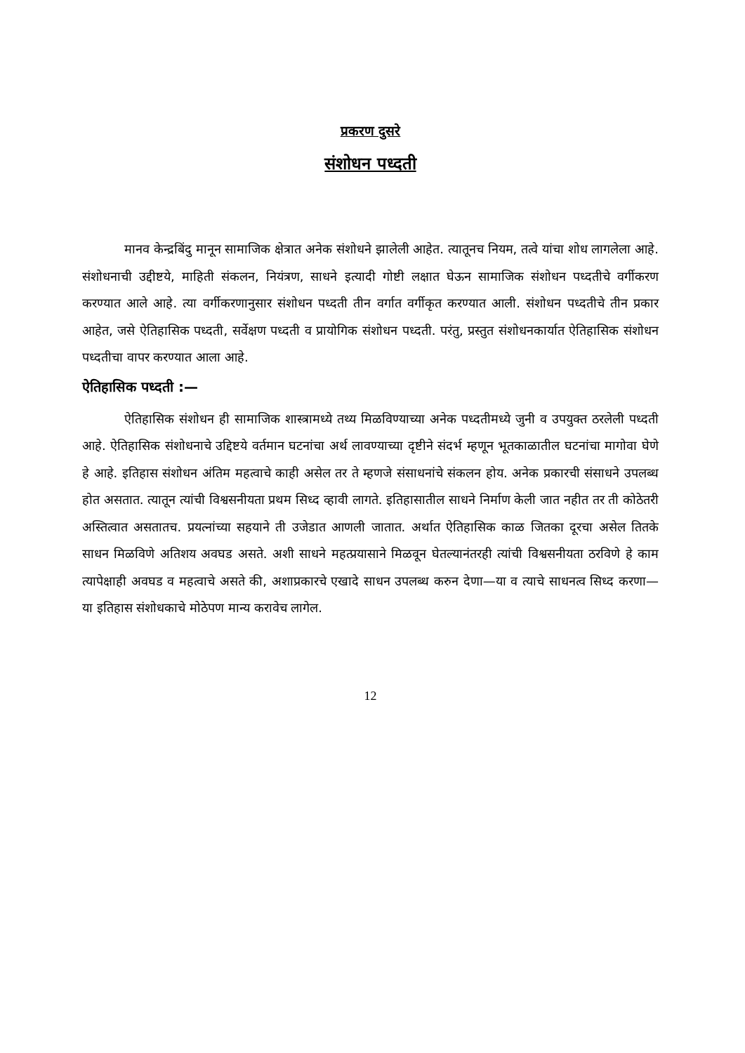प्रकरण दुसरे
संशोधन पध्दती
मानव केन्द्रबिंदु मानून सामाजिक क्षेत्रात अनेक संशोधने झालेली आहेत. त्यातूनच नियम, तत्वे यांचा शोध लागलेला आहे. संशोधनाची उद्दीष्टये, माहिती संकलन, नियंत्रण, साधने इत्यादी गोष्टी लक्षात घेऊन सामाजिक संशोधन पध्दतीचे वर्गीकरण करण्यात आले आहे. त्या वर्गीकरणानुसार संशोधन पध्दती तीन वर्गात वर्गीकृत करण्यात आली. संशोधन पध्दतीचे तीन प्रकार आहेत, जसे ऐतिहासिक पध्दती, सर्वेक्षण पध्दती व प्रायोगिक संशोधन पध्दती. परंतु, प्रस्तुत संशोधनकार्यात ऐतिहासिक संशोधन पध्दतीचा वापर करण्यात आला आहे.
ऐतिहासिक पध्दती :—
ऐतिहासिक संशोधन ही सामाजिक शास्त्रामध्ये तथ्य मिळविण्याच्या अनेक पध्दतीमध्ये जुनी व उपयुक्त ठरलेली पध्दती आहे. ऐतिहासिक संशोधनाचे उद्दिष्टये वर्तमान घटनांचा अर्थ लावण्याच्या दृष्टीने संदर्भ म्हणून भूतकाळातील घटनांचा मागोवा घेणे हे आहे. इतिहास संशोधन अंतिम महत्वाचे काही असेल तर ते म्हणजे संसाधनांचे संकलन होय. अनेक प्रकारची संसाधने उपलब्ध होत असतात. त्यातून त्यांची विश्वसनीयता प्रथम सिध्द व्हावी लागते. इतिहासातील साधने निर्माण केली जात नहीत तर ती कोठेतरी अस्तित्वात असतातच. प्रयत्नांच्या सहयाने ती उजेडात आणली जातात. अर्थात ऐतिहासिक काळ जितका दूरचा असेल तितके साधन मिळविणे अतिशय अवघड असते. अशी साधने महत्प्रयासाने मिळवून घेतल्यानंतरही त्यांची विश्वसनीयता ठरविणे हे काम त्यापेक्षाही अवघड व महत्वाचे असते की, अशाप्रकारचे एखादे साधन उपलब्ध करुन देणा—या व त्याचे साधनत्व सिध्द करणा—या इतिहास संशोधकाचे मोठेपण मान्य करावेच लागेल.
12